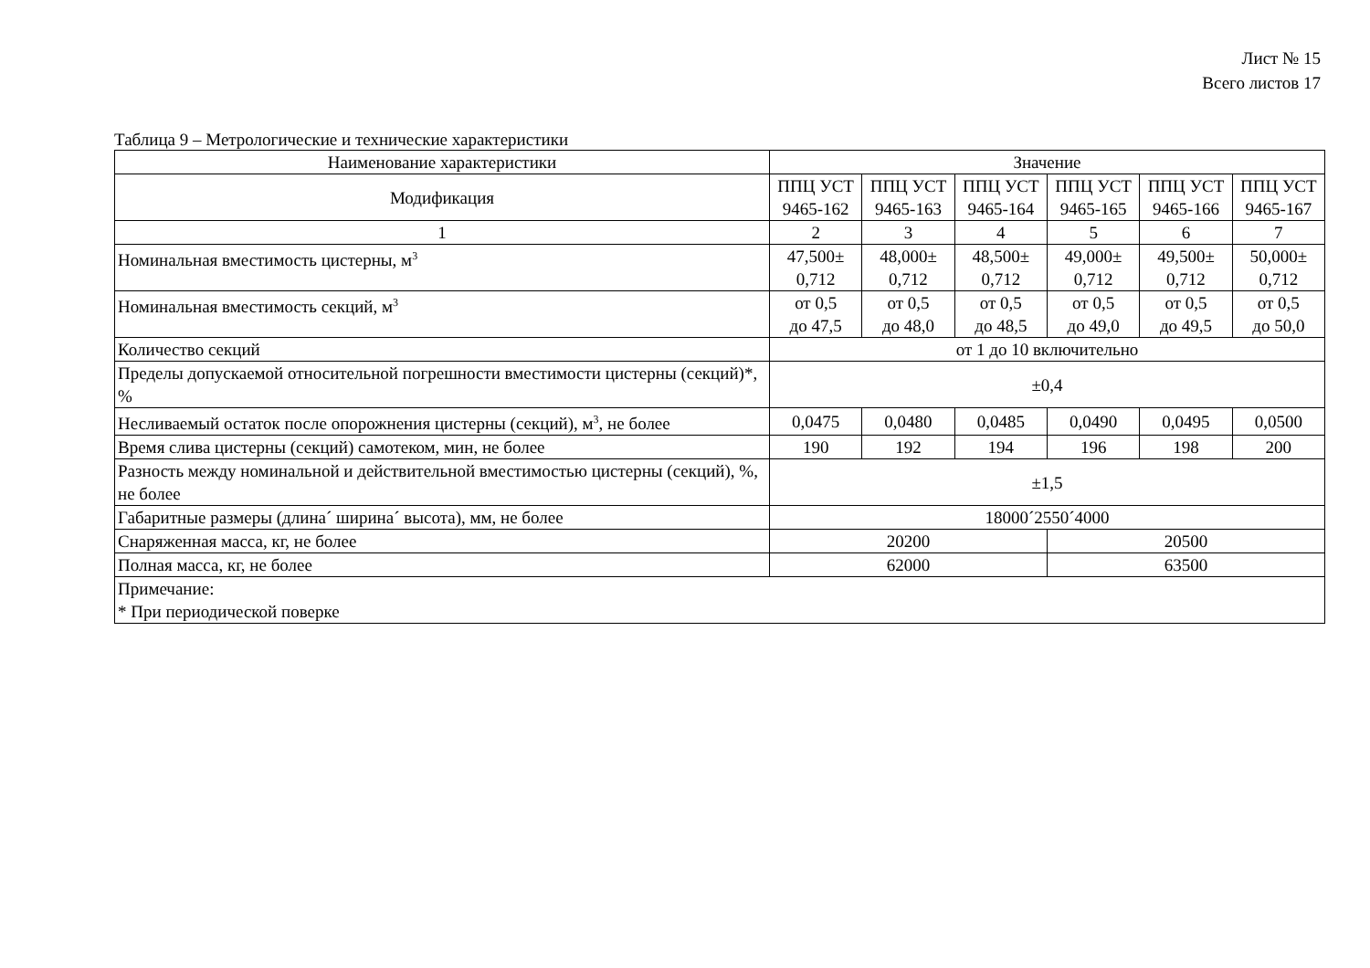Лист № 15
Всего листов 17
Таблица 9 – Метрологические и технические характеристики
| Наименование характеристики | Значение | | | | | |
| --- | --- | --- | --- | --- | --- | --- |
| Модификация | ППЦ УСТ 9465-162 | ППЦ УСТ 9465-163 | ППЦ УСТ 9465-164 | ППЦ УСТ 9465-165 | ППЦ УСТ 9465-166 | ППЦ УСТ 9465-167 |
| 1 | 2 | 3 | 4 | 5 | 6 | 7 |
| Номинальная вместимость цистерны, м<sup>3</sup> | 47,500± 0,712 | 48,000± 0,712 | 48,500± 0,712 | 49,000± 0,712 | 49,500± 0,712 | 50,000± 0,712 |
| Номинальная вместимость секций, м<sup>3</sup> | от 0,5 до 47,5 | от 0,5 до 48,0 | от 0,5 до 48,5 | от 0,5 до 49,0 | от 0,5 до 49,5 | от 0,5 до 50,0 |
| Количество секций | от 1 до 10 включительно | | | | | |
| Пределы допускаемой относительной погрешности вместимости цистерны (секций)*, % | ±0,4 | | | | | |
| Несливаемый остаток после опорожнения цистерны (секций), м<sup>3</sup>, не более | 0,0475 | 0,0480 | 0,0485 | 0,0490 | 0,0495 | 0,0500 |
| Время слива цистерны (секций) самотеком, мин, не более | 190 | 192 | 194 | 196 | 198 | 200 |
| Разность между номинальной и действительной вместимостью цистерны (секций), %, не более | ±1,5 | | | | | |
| Габаритные размеры (длина´ ширина´ высота), мм, не более | 18000´2550´4000 | | | | | |
| Снаряженная масса, кг, не более | 20200 | | | 20500 | | |
| Полная масса, кг, не более | 62000 | | | 63500 | | |
| Примечание: * При периодической поверке | | | | | | |